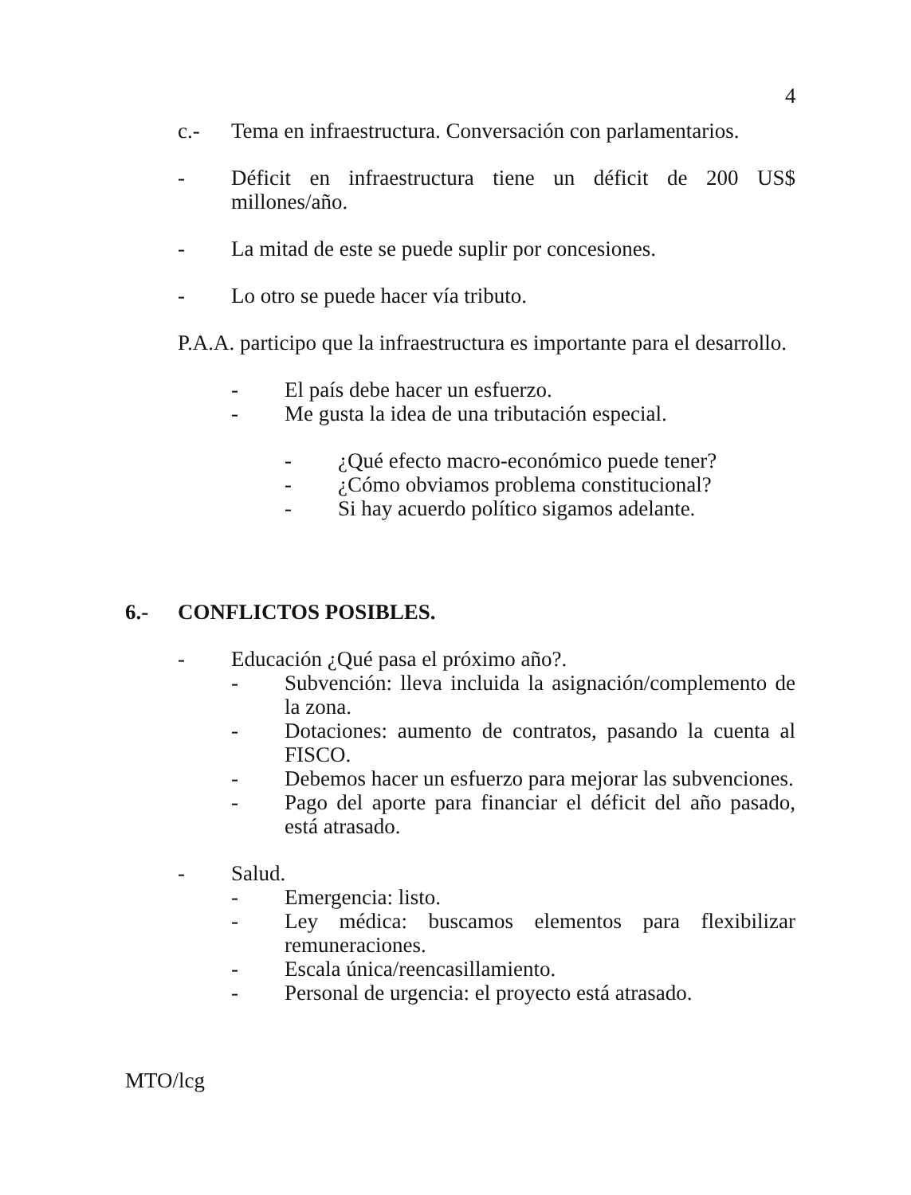4
c.- Tema en infraestructura. Conversación con parlamentarios.
- Déficit en infraestructura tiene un déficit de 200 US$ millones/año.
- La mitad de este se puede suplir por concesiones.
- Lo otro se puede hacer vía tributo.
P.A.A. participo que la infraestructura es importante para el desarrollo.
- El país debe hacer un esfuerzo.
- Me gusta la idea de una tributación especial.
- ¿Qué efecto macro-económico puede tener?
- ¿Cómo obviamos problema constitucional?
- Si hay acuerdo político sigamos adelante.
6.- CONFLICTOS POSIBLES.
- Educación ¿Qué pasa el próximo año?.
- Subvención: lleva incluida la asignación/complemento de la zona.
- Dotaciones: aumento de contratos, pasando la cuenta al FISCO.
- Debemos hacer un esfuerzo para mejorar las subvenciones.
- Pago del aporte para financiar el déficit del año pasado, está atrasado.
- Salud.
- Emergencia: listo.
- Ley médica: buscamos elementos para flexibilizar remuneraciones.
- Escala única/reencasillamiento.
- Personal de urgencia: el proyecto está atrasado.
MTO/lcg